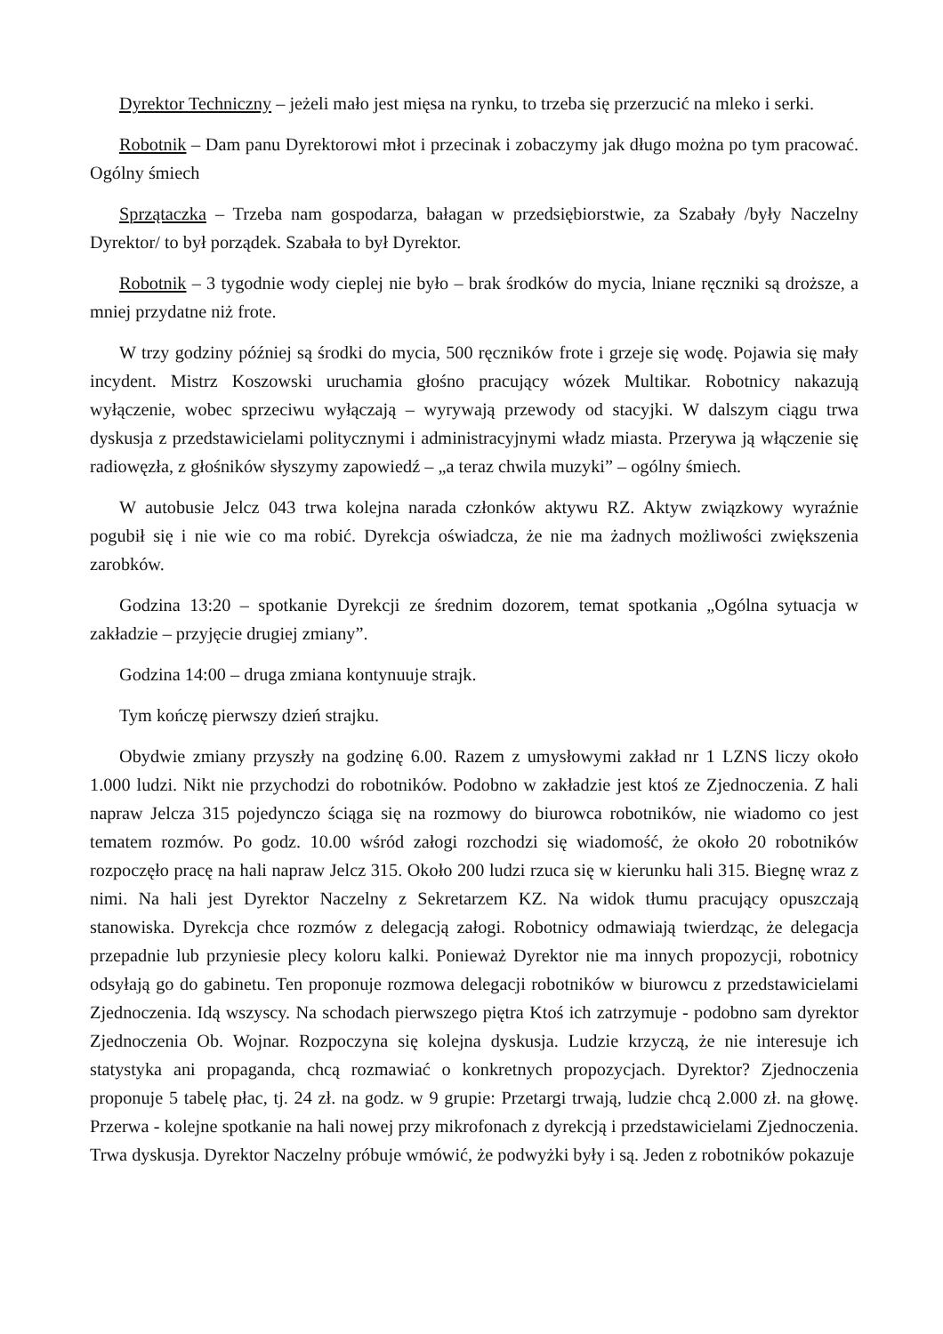Dyrektor Techniczny – jeżeli mało jest mięsa na rynku, to trzeba się przerzucić na mleko i serki.
Robotnik – Dam panu Dyrektorowi młot i przecinak i zobaczymy jak długo można po tym pracować. Ogólny śmiech
Sprzątaczka – Trzeba nam gospodarza, bałagan w przedsiębiorstwie, za Szabały /były Naczelny Dyrektor/ to był porządek. Szabała to był Dyrektor.
Robotnik – 3 tygodnie wody cieplej nie było – brak środków do mycia, lniane ręczniki są droższe, a mniej przydatne niż frote.
W trzy godziny później są środki do mycia, 500 ręczników frote i grzeje się wodę. Pojawia się mały incydent. Mistrz Koszowski uruchamia głośno pracujący wózek Multikar. Robotnicy nakazują wyłączenie, wobec sprzeciwu wyłączają – wyrywają przewody od stacyjki. W dalszym ciągu trwa dyskusja z przedstawicielami politycznymi i administracyjnymi władz miasta. Przerywa ją włączenie się radiowęzła, z głośników słyszymy zapowiedź – „a teraz chwila muzyki” – ogólny śmiech.
W autobusie Jelcz 043 trwa kolejna narada członków aktywu RZ. Aktyw związkowy wyraźnie pogubił się i nie wie co ma robić. Dyrekcja oświadcza, że nie ma żadnych możliwości zwiększenia zarobków.
Godzina 13:20 – spotkanie Dyrekcji ze średnim dozorem, temat spotkania „Ogólna sytuacja w zakładzie – przyjęcie drugiej zmiany”.
Godzina 14:00 – druga zmiana kontynuuje strajk.
Tym kończę pierwszy dzień strajku.
Obydwie zmiany przyszły na godzinę 6.00. Razem z umysłowymi zakład nr 1 LZNS liczy około 1.000 ludzi. Nikt nie przychodzi do robotników. Podobno w zakładzie jest ktoś ze Zjednoczenia. Z hali napraw Jelcza 315 pojedynczo ściąga się na rozmowy do biurowca robotników, nie wiadomo co jest tematem rozmów. Po godz. 10.00 wśród załogi rozchodzi się wiadomość, że około 20 robotników rozpoczęło pracę na hali napraw Jelcz 315. Około 200 ludzi rzuca się w kierunku hali 315. Biegnę wraz z nimi. Na hali jest Dyrektor Naczelny z Sekretarzem KZ. Na widok tłumu pracujący opuszczają stanowiska. Dyrekcja chce rozmów z delegacją załogi. Robotnicy odmawiają twierdząc, że delegacja przepadnie lub przyniesie plecy koloru kalki. Ponieważ Dyrektor nie ma innych propozycji, robotnicy odsyłają go do gabinetu. Ten proponuje rozmowa delegacji robotników w biurowcu z przedstawicielami Zjednoczenia. Idą wszyscy. Na schodach pierwszego piętra Ktoś ich zatrzymuje - podobno sam dyrektor Zjednoczenia Ob. Wojnar. Rozpoczyna się kolejna dyskusja. Ludzie krzyczą, że nie interesuje ich statystyka ani propaganda, chcą rozmawiać o konkretnych propozycjach. Dyrektor? Zjednoczenia proponuje 5 tabelę płac, tj. 24 zł. na godz. w 9 grupie: Przetargi trwają, ludzie chcą 2.000 zł. na głowę. Przerwa - kolejne spotkanie na hali nowej przy mikrofonach z dyrekcją i przedstawicielami Zjednoczenia. Trwa dyskusja. Dyrektor Naczelny próbuje wmówić, że podwyżki były i są. Jeden z robotników pokazuje